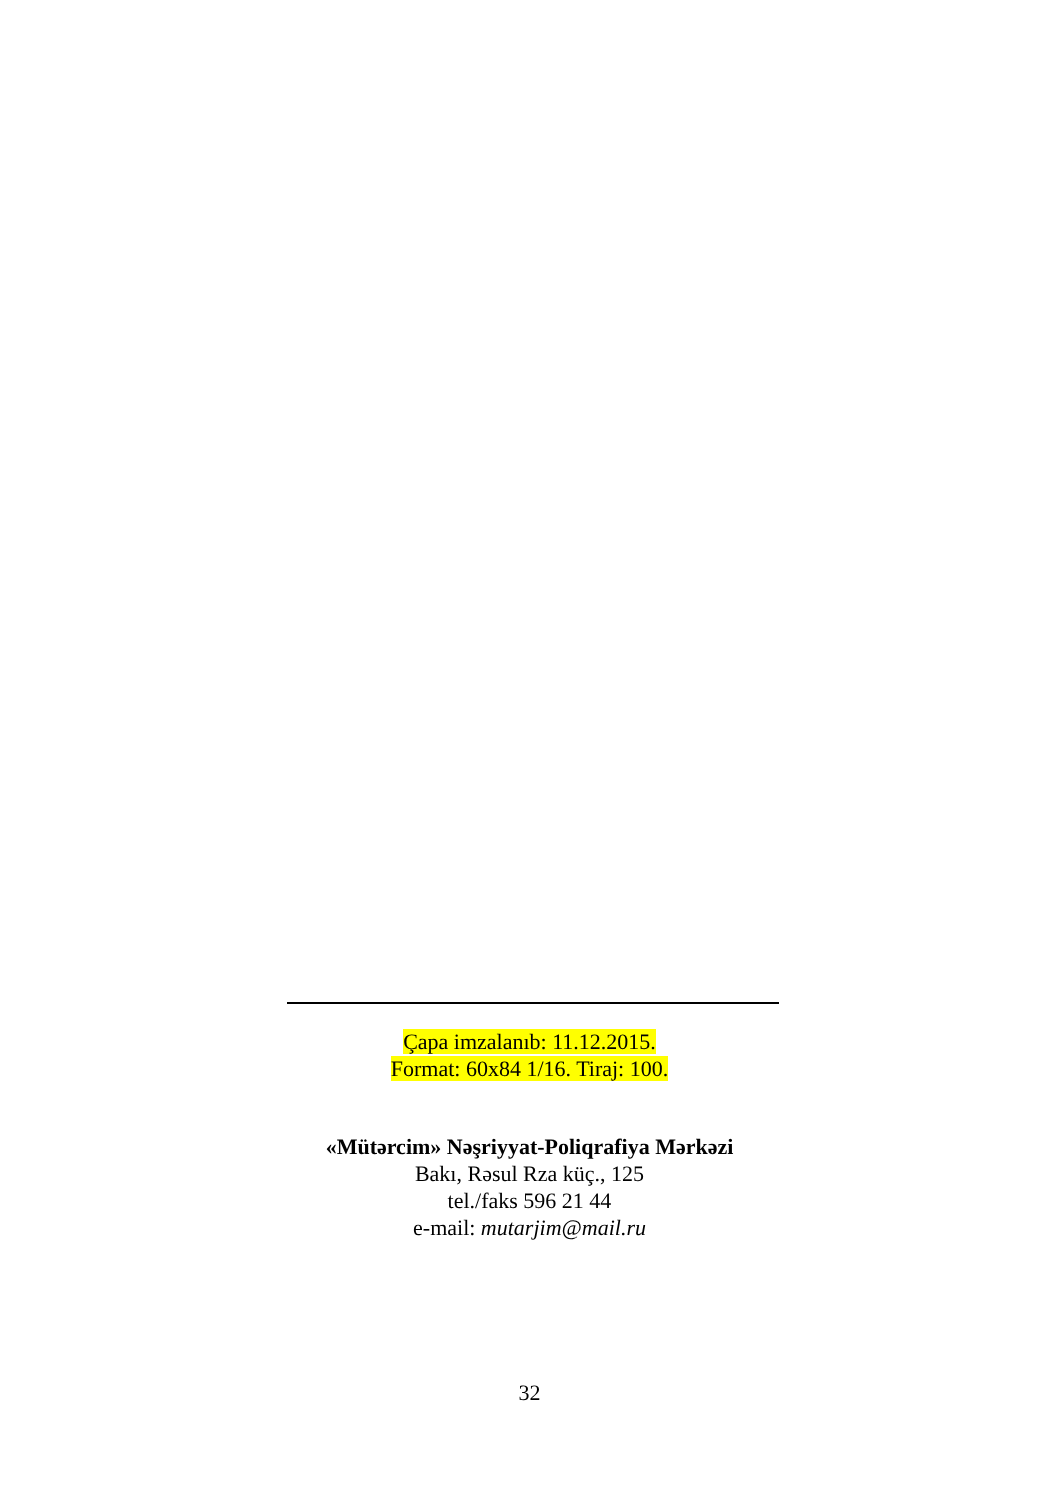Çapa imzalanıb: 11.12.2015.
Format: 60x84 1/16. Tiraj: 100.
«Mütərcim» Nəşriyyat-Poliqrafiya Mərkəzi
Bakı, Rəsul Rza küç., 125
tel./faks 596 21 44
e-mail: mutarjim@mail.ru
32